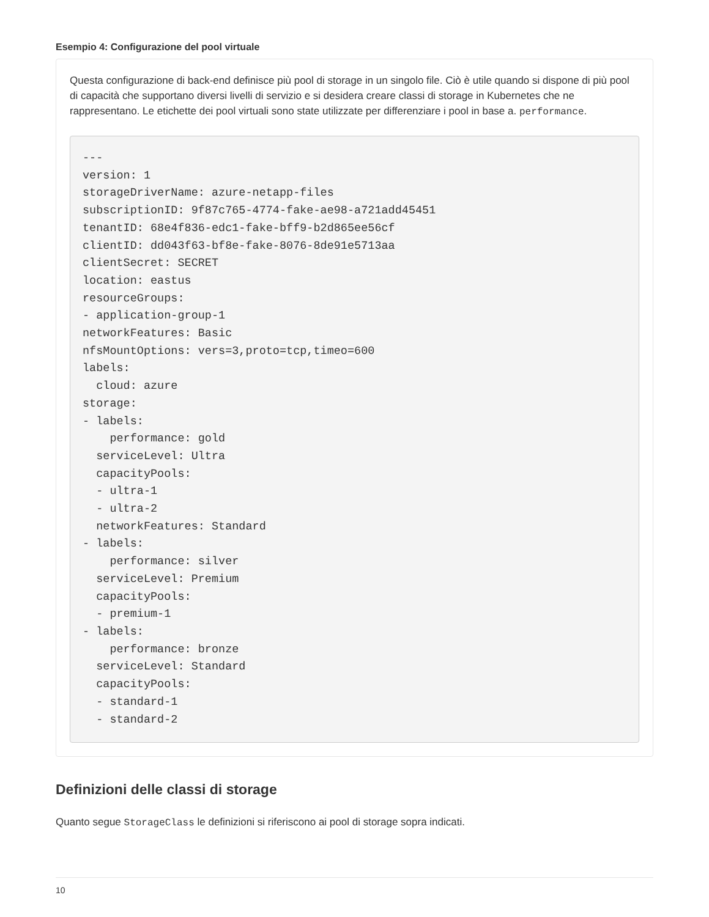Esempio 4: Configurazione del pool virtuale
Questa configurazione di back-end definisce più pool di storage in un singolo file. Ciò è utile quando si dispone di più pool di capacità che supportano diversi livelli di servizio e si desidera creare classi di storage in Kubernetes che ne rappresentano. Le etichette dei pool virtuali sono state utilizzate per differenziare i pool in base a. performance.
---
version: 1
storageDriverName: azure-netapp-files
subscriptionID: 9f87c765-4774-fake-ae98-a721add45451
tenantID: 68e4f836-edc1-fake-bff9-b2d865ee56cf
clientID: dd043f63-bf8e-fake-8076-8de91e5713aa
clientSecret: SECRET
location: eastus
resourceGroups:
- application-group-1
networkFeatures: Basic
nfsMountOptions: vers=3,proto=tcp,timeo=600
labels:
  cloud: azure
storage:
- labels:
    performance: gold
  serviceLevel: Ultra
  capacityPools:
  - ultra-1
  - ultra-2
  networkFeatures: Standard
- labels:
    performance: silver
  serviceLevel: Premium
  capacityPools:
  - premium-1
- labels:
    performance: bronze
  serviceLevel: Standard
  capacityPools:
  - standard-1
  - standard-2
Definizioni delle classi di storage
Quanto segue StorageClass le definizioni si riferiscono ai pool di storage sopra indicati.
10